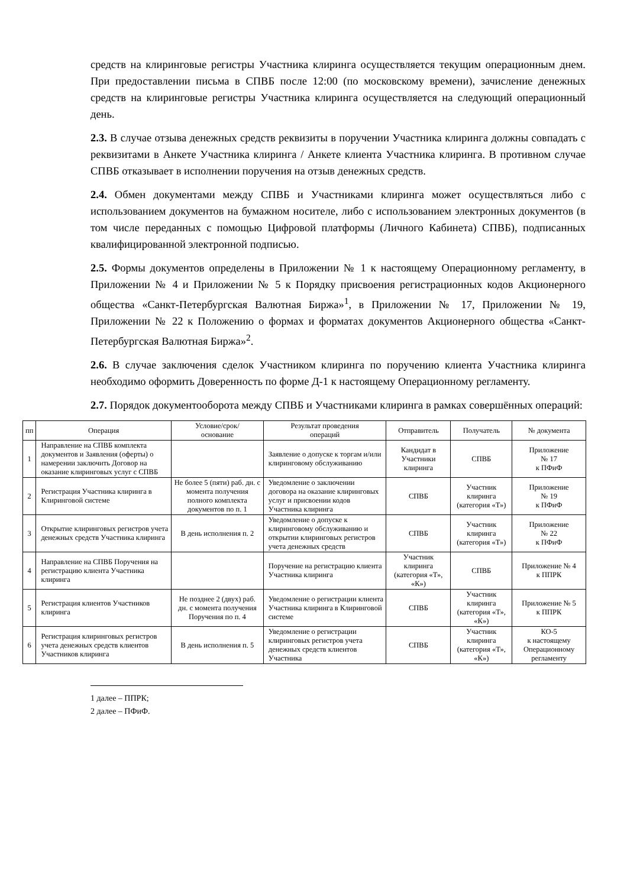средств на клиринговые регистры Участника клиринга осуществляется текущим операционным днем. При предоставлении письма в СПВБ после 12:00 (по московскому времени), зачисление денежных средств на клиринговые регистры Участника клиринга осуществляется на следующий операционный день.
2.3. В случае отзыва денежных средств реквизиты в поручении Участника клиринга должны совпадать с реквизитами в Анкете Участника клиринга / Анкете клиента Участника клиринга. В противном случае СПВБ отказывает в исполнении поручения на отзыв денежных средств.
2.4. Обмен документами между СПВБ и Участниками клиринга может осуществляться либо с использованием документов на бумажном носителе, либо с использованием электронных документов (в том числе переданных с помощью Цифровой платформы (Личного Кабинета) СПВБ), подписанных квалифицированной электронной подписью.
2.5. Формы документов определены в Приложении № 1 к настоящему Операционному регламенту, в Приложении № 4 и Приложении № 5 к Порядку присвоения регистрационных кодов Акционерного общества «Санкт-Петербургская Валютная Биржа»<sup>1</sup>, в Приложении № 17, Приложении № 19, Приложении № 22 к Положению о формах и форматах документов Акционерного общества «Санкт-Петербургская Валютная Биржа»<sup>2</sup>.
2.6. В случае заключения сделок Участником клиринга по поручению клиента Участника клиринга необходимо оформить Доверенность по форме Д-1 к настоящему Операционному регламенту.
2.7. Порядок документооборота между СПВБ и Участниками клиринга в рамках совершённых операций:
| пп | Операция | Условие/срок/ основание | Результат проведения операций | Отправитель | Получатель | № документа |
| --- | --- | --- | --- | --- | --- | --- |
| 1 | Направление на СПВБ комплекта документов и Заявления (оферты) о намерении заключить Договор на оказание клиринговых услуг с СПВБ | | Заявление о допуске к торгам и/или клиринговому обслуживанию | Кандидат в Участники клиринга | СПВБ | Приложение № 17 к ПФиФ |
| 2 | Регистрация Участника клиринга в Клиринговой системе | Не более 5 (пяти) раб. дн. с момента получения полного комплекта документов по п. 1 | Уведомление о заключении договора на оказание клиринговых услуг и присвоении кодов Участника клиринга | СПВБ | Участник клиринга (категория «Т») | Приложение № 19 к ПФиФ |
| 3 | Открытие клиринговых регистров учета денежных средств Участника клиринга | В день исполнения п. 2 | Уведомление о допуске к клиринговому обслуживанию и открытии клиринговых регистров учета денежных средств | СПВБ | Участник клиринга (категория «Т») | Приложение № 22 к ПФиФ |
| 4 | Направление на СПВБ Поручения на регистрацию клиента Участника клиринга | | Поручение на регистрацию клиента Участника клиринга | Участник клиринга (категория «Т», «К») | СПВБ | Приложение № 4 к ППРК |
| 5 | Регистрация клиентов Участников клиринга | Не позднее 2 (двух) раб. дн. с момента получения Поручения по п. 4 | Уведомление о регистрации клиента Участника клиринга в Клиринговой системе | СПВБ | Участник клиринга (категория «Т», «К») | Приложение № 5 к ППРК |
| 6 | Регистрация клиринговых регистров учета денежных средств клиентов Участников клиринга | В день исполнения п. 5 | Уведомление о регистрации клиринговых регистров учета денежных средств клиентов Участника | СПВБ | Участник клиринга (категория «Т», «К») | КО-5 к настоящему Операционному регламенту |
1 далее – ППРК;
2 далее – ПФиФ.